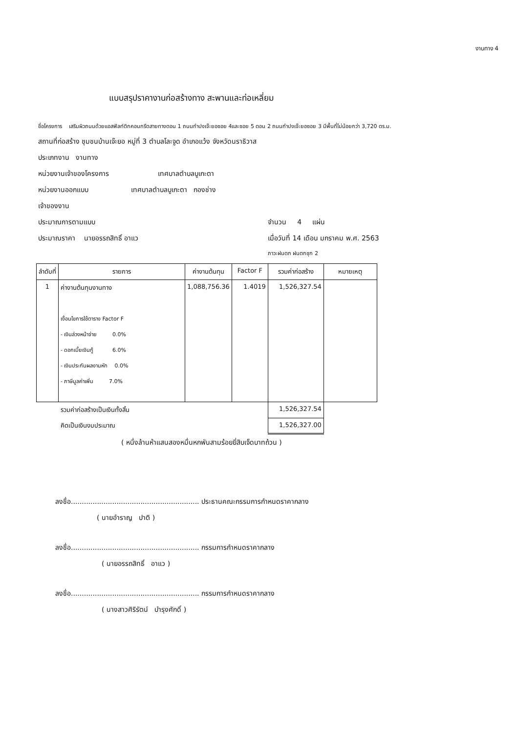งานทาง 4
แบบสรุปราคางานก่อสร้างทาง สะพานและท่อเหลี่ยม
ชื่อโครงการ เสริมผิวถนนด้วยแอสฟัลท์ติกคอนกรีตสายทางตอน 1 ถนนกำปงเจ๊ะยอซอย 4และซอย 5 ตอน 2 ถนนกำปงเจ๊ะยอซอย 3 มีพื้นที่ไม่น้อยกว่า 3,720 ตร.ม.
สถานที่ก่อสร้าง ชุมชนบ้านเจ๊ะยอ หมู่ที่ 3 ตำบลโละจูด อำเภอแว้ง จังหวัดนราธิวาส
ประเภทงาน งานทาง
หน่วยงานเจ้าของโครงการ เทศบาลตำบลบูเกะตา
หน่วยงานออกแบบ เทศบาลตำบลบูเกะตา กองช่าง
เจ้าของงาน
ประมาณการตามแบบ จำนวน 4 แผ่น
ประมาณราคา นายอรรถสิทธิ์ อาแว เมื่อวันที่ 14 เดือน มกราคม พ.ศ. 2563
ภาวะฝนตก ฝนตกชุก 2
| ลำดับที่ | รายการ | ค่างานต้นทุน | Factor F | รวมค่าก่อสร้าง | หมายเหตุ |
| --- | --- | --- | --- | --- | --- |
| 1 | ค่างานต้นทุนงานทาง เงื่อนไขการใช้ตาราง Factor F - เงินล่วงหน้าจ่าย 0.0% - ดอกเบี้ยเงินกู้ 6.0% - เงินประกันผลงานหัก 0.0% - ภาษีมูลค่าเพิ่ม 7.0% | 1,088,756.36 | 1.4019 | 1,526,327.54 | |
| | รวมค่าก่อสร้างเป็นเงินทั้งสิ้น | | | 1,526,327.54 | |
| | คิดเป็นเงินงบประมาณ | | | 1,526,327.00 | |
( หนึ่งล้านห้าแสนสองหมื่นหกพันสามร้อยยี่สิบเจ็ดบาทถ้วน )
ลงชื่อ........................................................... ประธานคณะกรรมการกำหนดราคากลาง
( นายอำราญ ปาติ )
ลงชื่อ........................................................... กรรมการกำหนดราคากลาง
( นายอรรถสิทธิ์ อาแว )
ลงชื่อ........................................................... กรรมการกำหนดราคากลาง
( นางสาวศิริรัตน์ บำรุงศักดิ์ )